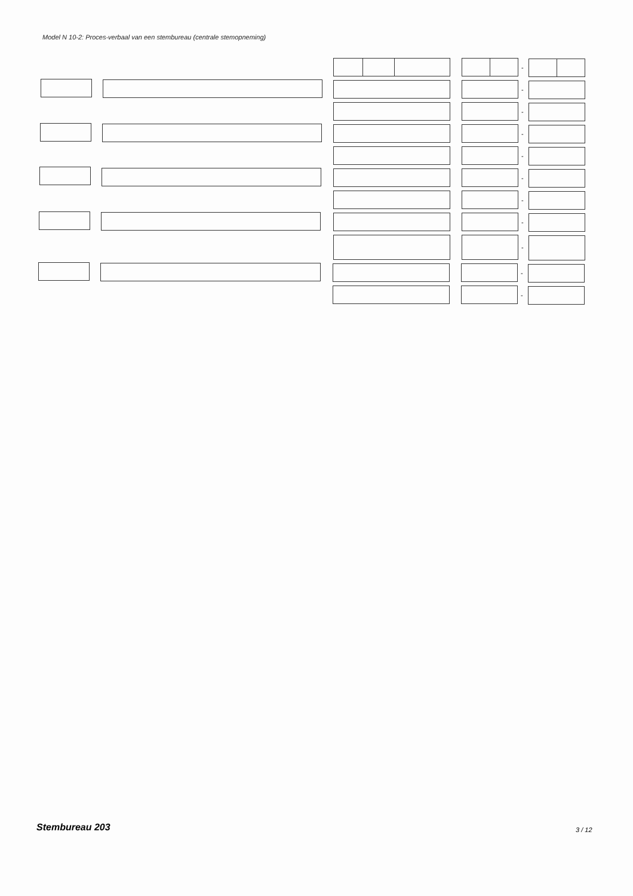Model N 10-2: Proces-verbaal van een stembureau (centrale stemopneming)
-
-
-
-
-
-
-
-
-
-
-
Stembureau 203 3 / 12